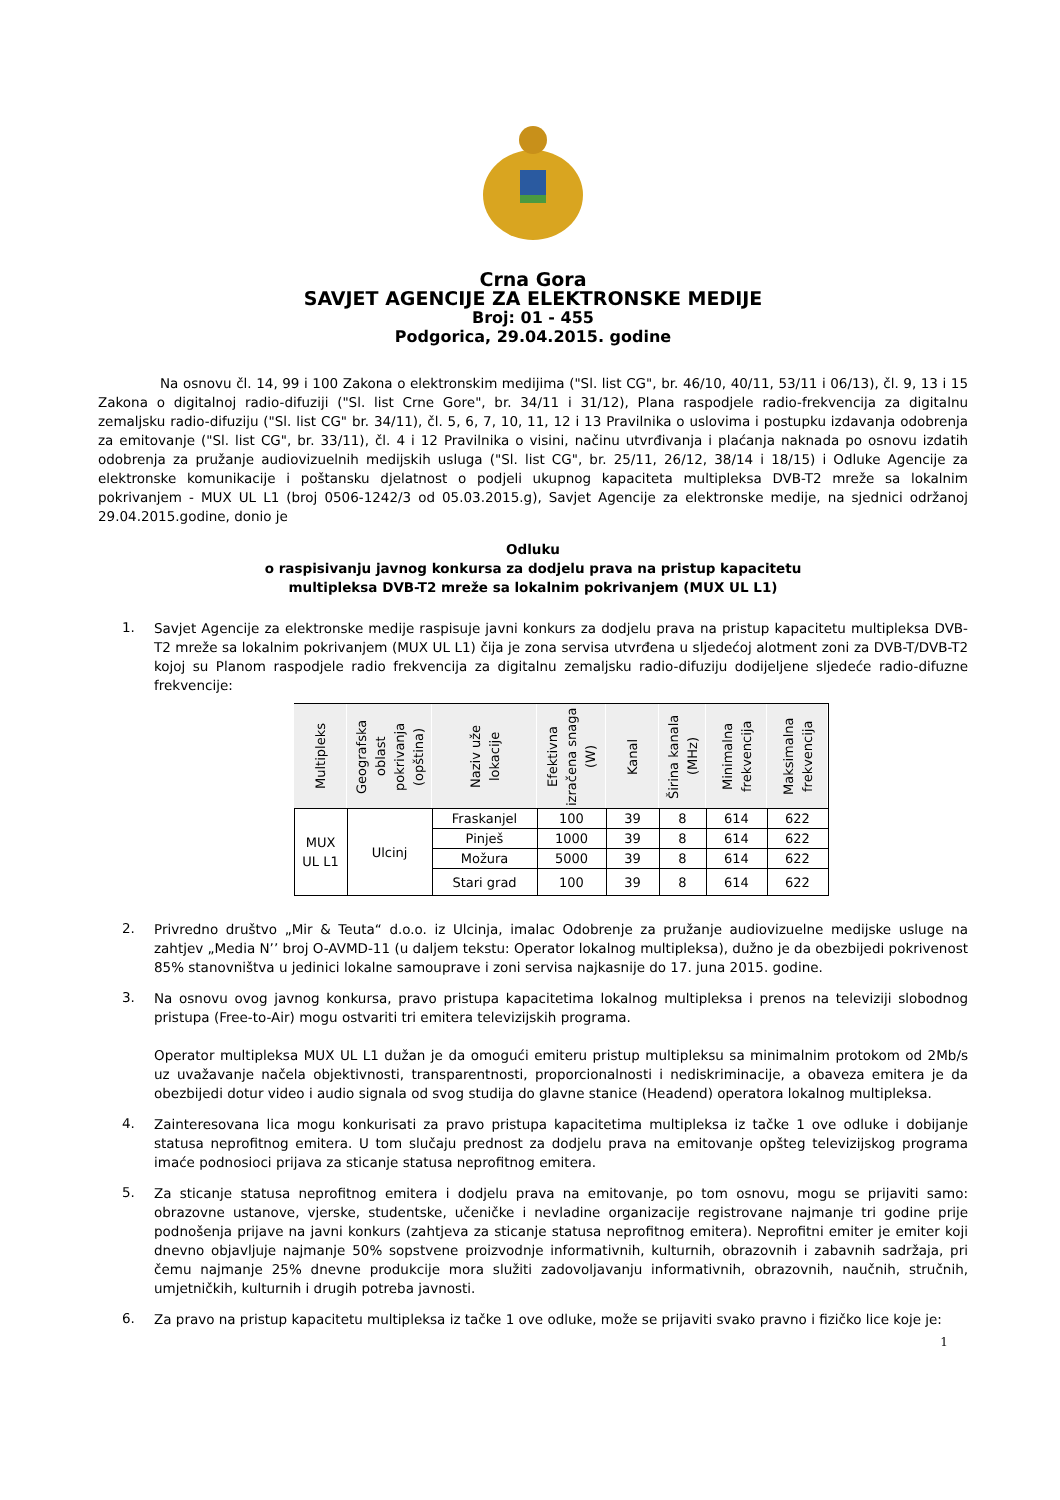Crna Gora
SAVJET AGENCIJE ZA ELEKTRONSKE MEDIJE
Broj: 01 - 455
Podgorica, 29.04.2015. godine
Na osnovu čl. 14, 99 i 100 Zakona o elektronskim medijima ("Sl. list CG", br. 46/10, 40/11, 53/11 i 06/13), čl. 9, 13 i 15 Zakona o digitalnoj radio-difuziji ("Sl. list Crne Gore", br. 34/11 i 31/12), Plana raspodjele radio-frekvencija za digitalnu zemaljsku radio-difuziju ("Sl. list CG" br. 34/11), čl. 5, 6, 7, 10, 11, 12 i 13 Pravilnika o uslovima i postupku izdavanja odobrenja za emitovanje ("Sl. list CG", br. 33/11), čl. 4 i 12 Pravilnika o visini, načinu utvrđivanja i plaćanja naknada po osnovu izdatih odobrenja za pružanje audiovizuelnih medijskih usluga ("Sl. list CG", br. 25/11, 26/12, 38/14 i 18/15) i Odluke Agencije za elektronske komunikacije i poštansku djelatnost o podjeli ukupnog kapaciteta multipleksa DVB-T2 mreže sa lokalnim pokrivanjem - MUX UL L1 (broj 0506-1242/3 od 05.03.2015.g), Savjet Agencije za elektronske medije, na sjednici održanoj 29.04.2015.godine, donio je
Odluku
o raspisivanju javnog konkursa za dodjelu prava na pristup kapacitetu
multipleksa DVB-T2 mreže sa lokalnim pokrivanjem (MUX UL L1)
1.
Savjet Agencije za elektronske medije raspisuje javni konkurs za dodjelu prava na pristup kapacitetu multipleksa DVB-T2 mreže sa lokalnim pokrivanjem (MUX UL L1) čija je zona servisa utvrđena u sljedećoj alotment zoni za DVB-T/DVB-T2 kojoj su Planom raspodjele radio frekvencija za digitalnu zemaljsku radio-difuziju dodijeljene sljedeće radio-difuzne frekvencije:
| Multipleks | Geografska oblast pokrivanja (opština) | Naziv uže lokacije | Efektivna izračena snaga (W) | Kanal | Širina kanala (MHz) | Minimalna frekvencija | Maksimalna frekvencija |
| --- | --- | --- | --- | --- | --- | --- | --- |
| MUX UL L1 | Ulcinj | Fraskanjel | 100 | 39 | 8 | 614 | 622 |
| | | Pinješ | 1000 | 39 | 8 | 614 | 622 |
| | | Možura | 5000 | 39 | 8 | 614 | 622 |
| | | Stari grad | 100 | 39 | 8 | 614 | 622 |
2.
Privredno društvo „Mir & Teuta“ d.o.o. iz Ulcinja, imalac Odobrenje za pružanje audiovizuelne medijske usluge na zahtjev „Media N’’ broj O-AVMD-11 (u daljem tekstu: Operator lokalnog multipleksa), dužno je da obezbijedi pokrivenost 85% stanovništva u jedinici lokalne samouprave i zoni servisa najkasnije do 17. juna 2015. godine.
3.
Na osnovu ovog javnog konkursa, pravo pristupa kapacitetima lokalnog multipleksa i prenos na televiziji slobodnog pristupa (Free-to-Air) mogu ostvariti tri emitera televizijskih programa.
Operator multipleksa MUX UL L1 dužan je da omogući emiteru pristup multipleksu sa minimalnim protokom od 2Mb/s uz uvažavanje načela objektivnosti, transparentnosti, proporcionalnosti i nediskriminacije, a obaveza emitera je da obezbijedi dotur video i audio signala od svog studija do glavne stanice (Headend) operatora lokalnog multipleksa.
4.
Zainteresovana lica mogu konkurisati za pravo pristupa kapacitetima multipleksa iz tačke 1 ove odluke i dobijanje statusa neprofitnog emitera. U tom slučaju prednost za dodjelu prava na emitovanje opšteg televizijskog programa imaće podnosioci prijava za sticanje statusa neprofitnog emitera.
5.
Za sticanje statusa neprofitnog emitera i dodjelu prava na emitovanje, po tom osnovu, mogu se prijaviti samo: obrazovne ustanove, vjerske, studentske, učeničke i nevladine organizacije registrovane najmanje tri godine prije podnošenja prijave na javni konkurs (zahtjeva za sticanje statusa neprofitnog emitera). Neprofitni emiter je emiter koji dnevno objavljuje najmanje 50% sopstvene proizvodnje informativnih, kulturnih, obrazovnih i zabavnih sadržaja, pri čemu najmanje 25% dnevne produkcije mora služiti zadovoljavanju informativnih, obrazovnih, naučnih, stručnih, umjetničkih, kulturnih i drugih potreba javnosti.
6.
Za pravo na pristup kapacitetu multipleksa iz tačke 1 ove odluke, može se prijaviti svako pravno i fizičko lice koje je:
1